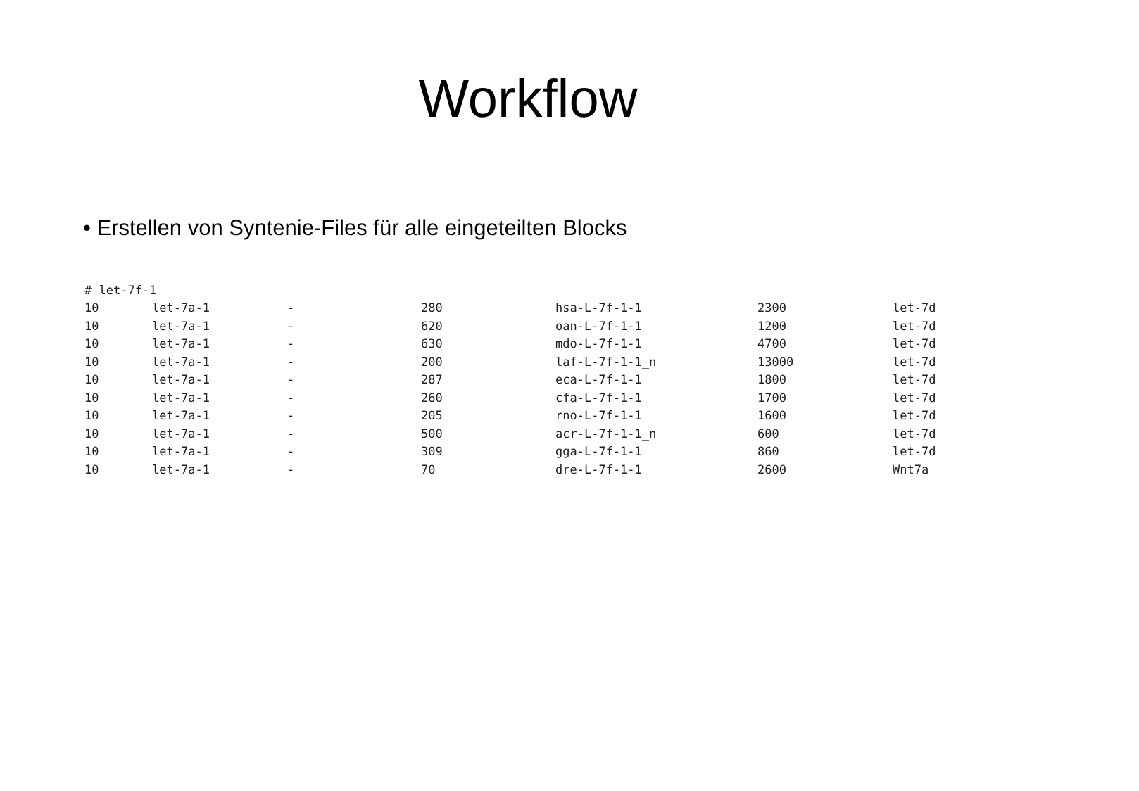Workflow
• Erstellen von Syntenie-Files für alle eingeteilten Blocks
| # let-7f-1 | | | | | | |
| 10 | let-7a-1 | - | 280 | hsa-L-7f-1-1 | 2300 | let-7d |
| 10 | let-7a-1 | - | 620 | oan-L-7f-1-1 | 1200 | let-7d |
| 10 | let-7a-1 | - | 630 | mdo-L-7f-1-1 | 4700 | let-7d |
| 10 | let-7a-1 | - | 200 | laf-L-7f-1-1_n | 13000 | let-7d |
| 10 | let-7a-1 | - | 287 | eca-L-7f-1-1 | 1800 | let-7d |
| 10 | let-7a-1 | - | 260 | cfa-L-7f-1-1 | 1700 | let-7d |
| 10 | let-7a-1 | - | 205 | rno-L-7f-1-1 | 1600 | let-7d |
| 10 | let-7a-1 | - | 500 | acr-L-7f-1-1_n | 600 | let-7d |
| 10 | let-7a-1 | - | 309 | gga-L-7f-1-1 | 860 | let-7d |
| 10 | let-7a-1 | - | 70 | dre-L-7f-1-1 | 2600 | Wnt7a |